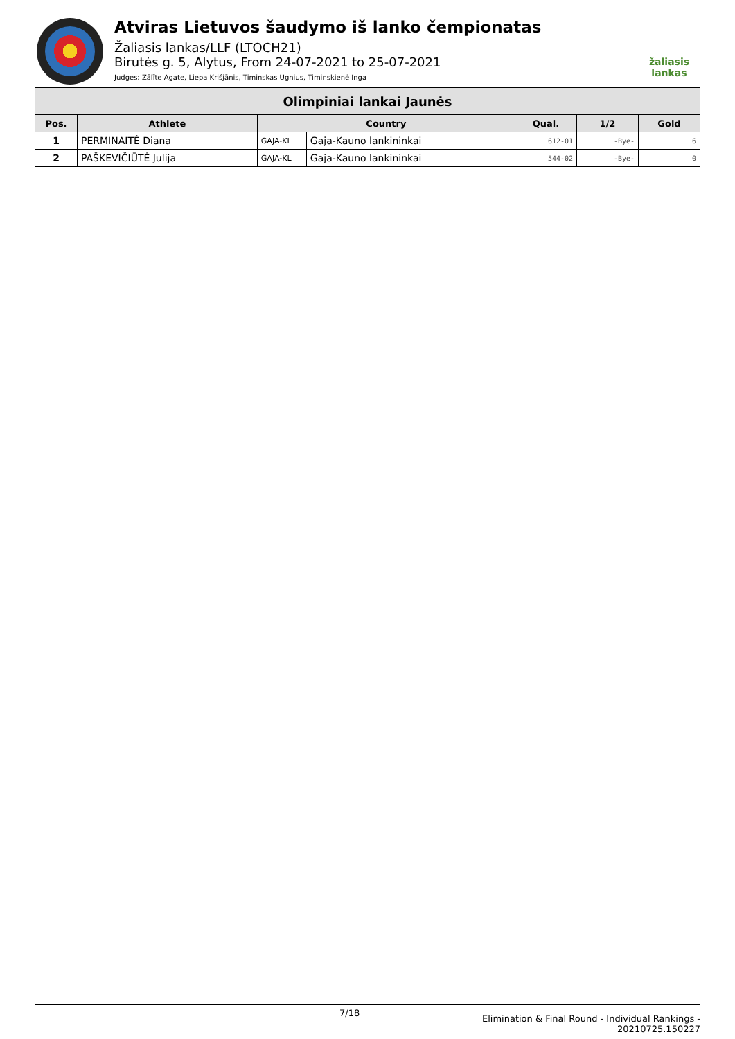Atviras Lietuvos šaudymo iš lanko čempionatas
Žaliasis lankas/LLF (LTOCH21)
Birutės g. 5, Alytus, From 24-07-2021 to 25-07-2021
Judges: Zālīte Agate, Liepa Krišjānis, Timinskas Ugnius, Timinskienė Inga
žaliasis
lankas
| Olimpiniai lankai Jaunės | | | | | | |
| --- | --- | --- | --- | --- | --- | --- |
| Pos. | Athlete | Country | | Qual. | 1/2 | Gold |
| 1 | PERMINAITĖ Diana | GAJA-KL | Gaja-Kauno lankininkai | 612-01 | -Bye- | 6 |
| 2 | PAŠKEVIČIŪTĖ Julija | GAJA-KL | Gaja-Kauno lankininkai | 544-02 | -Bye- | 0 |
7/18 Elimination & Final Round - Individual Rankings -
20210725.150227